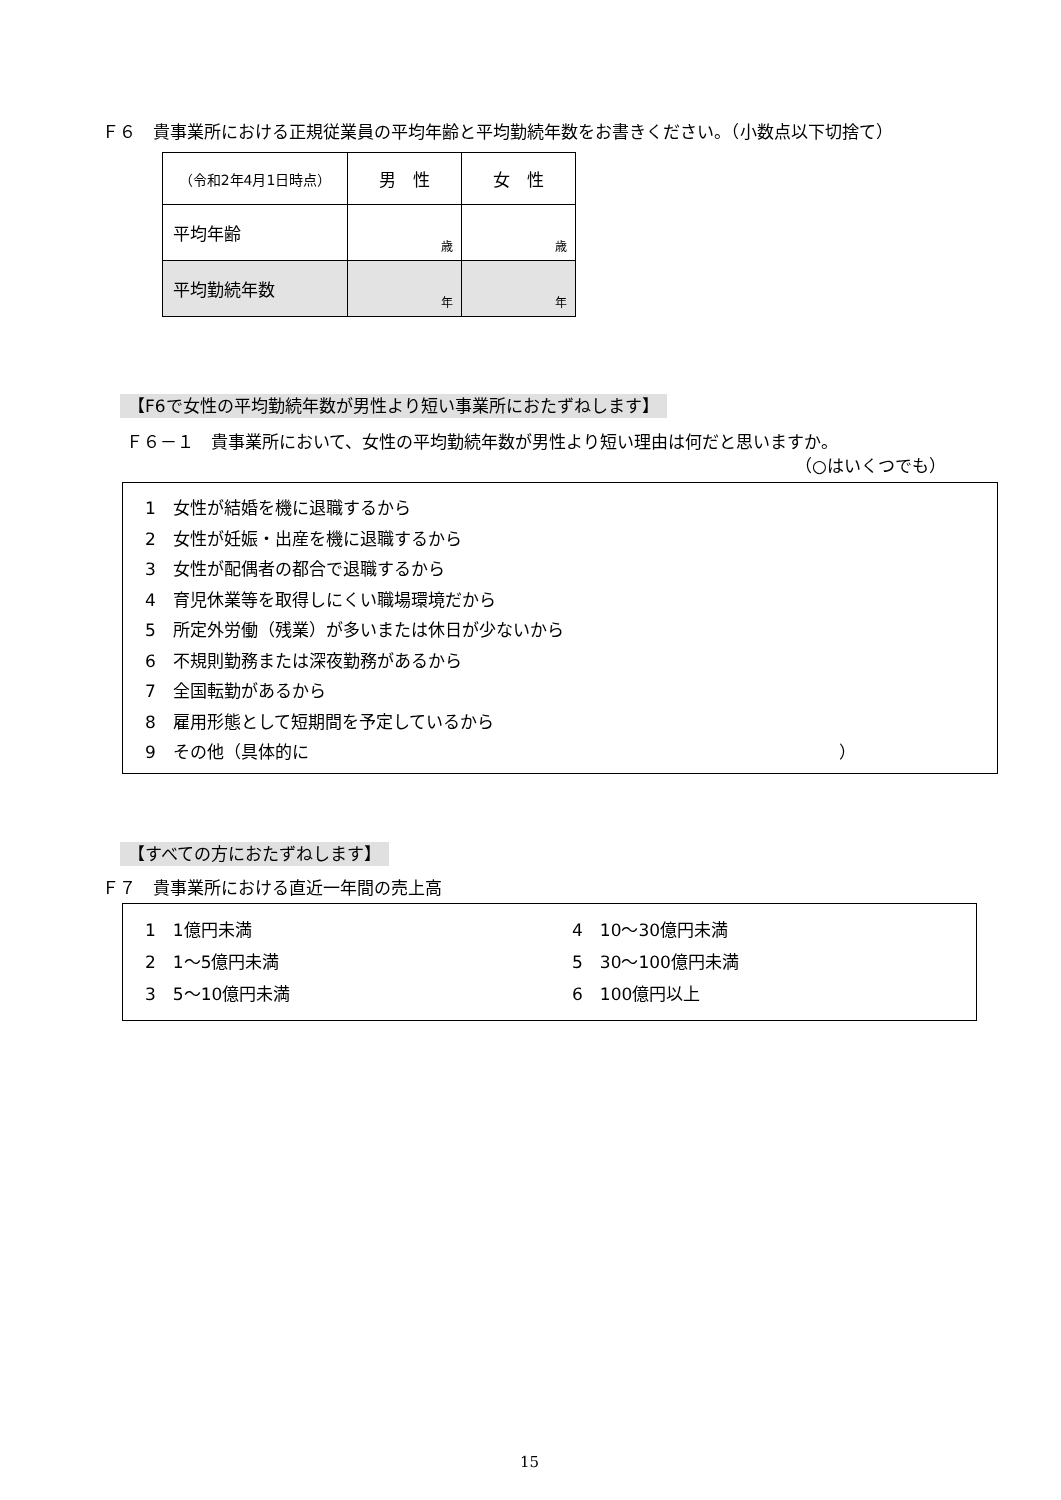Ｆ６　貴事業所における正規従業員の平均年齢と平均勤続年数をお書きください。（小数点以下切捨て）
| （令和2年4月1日時点） | 男 性 | 女 性 |
| 平均年齢 | 歳 | 歳 |
| 平均勤続年数 | 年 | 年 |
【F6で女性の平均勤続年数が男性より短い事業所におたずねします】
Ｆ６－１　貴事業所において、女性の平均勤続年数が男性より短い理由は何だと思いますか。
（○はいくつでも）
1　女性が結婚を機に退職するから
2　女性が妊娠・出産を機に退職するから
3　女性が配偶者の都合で退職するから
4　育児休業等を取得しにくい職場環境だから
5　所定外労働（残業）が多いまたは休日が少ないから
6　不規則勤務または深夜勤務があるから
7　全国転勤があるから
8　雇用形態として短期間を予定しているから
9　その他（具体的に ）
【すべての方におたずねします】
Ｆ７　貴事業所における直近一年間の売上高
1　1億円未満
2　1～5億円未満
3　5～10億円未満
4　10～30億円未満
5　30～100億円未満
6　100億円以上
15